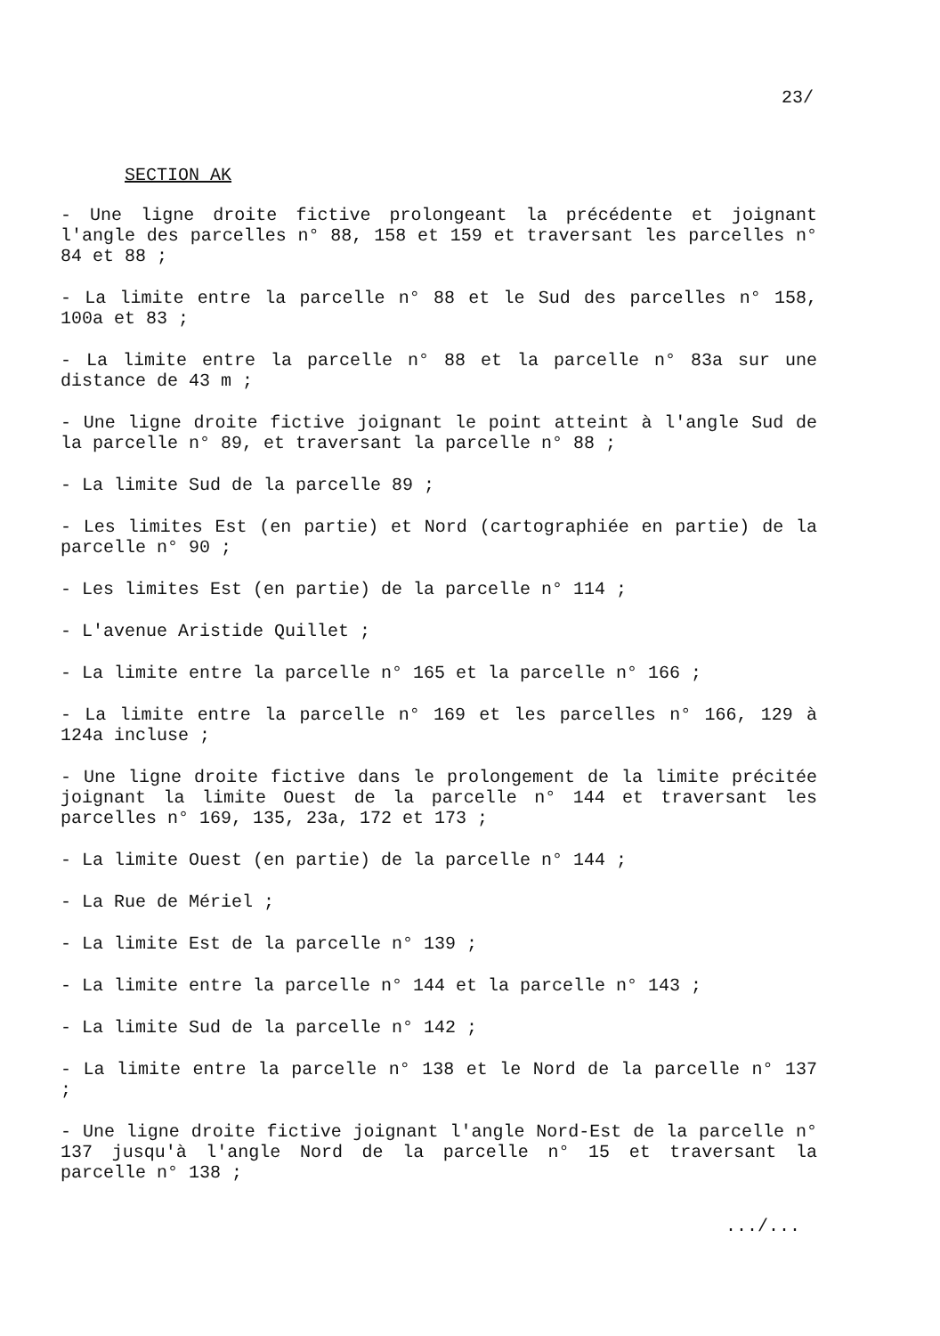23/
SECTION AK
- Une ligne droite fictive prolongeant la précédente et joignant l'angle des parcelles n° 88, 158 et 159 et traversant les parcelles n° 84 et 88 ;
- La limite entre la parcelle n° 88 et le Sud des parcelles n° 158, 100a et 83 ;
- La limite entre la parcelle n° 88 et la parcelle n° 83a sur une distance de 43 m ;
- Une ligne droite fictive joignant le point atteint à l'angle Sud de la parcelle n° 89, et traversant la parcelle n° 88 ;
- La limite Sud de la parcelle 89 ;
- Les limites Est (en partie) et Nord (cartographiée en partie) de la parcelle n° 90 ;
- Les limites Est (en partie) de la parcelle n° 114 ;
- L'avenue Aristide Quillet ;
- La limite entre la parcelle n° 165 et la parcelle n° 166 ;
- La limite entre la parcelle n° 169 et les parcelles n° 166, 129 à 124a incluse ;
- Une ligne droite fictive dans le prolongement de la limite précitée joignant la limite Ouest de la parcelle n° 144 et traversant les parcelles n° 169, 135, 23a, 172 et 173 ;
- La limite Ouest (en partie) de la parcelle n° 144 ;
- La Rue de Mériel ;
- La limite Est de la parcelle n° 139 ;
- La limite entre la parcelle n° 144 et la parcelle n° 143 ;
- La limite Sud de la parcelle n° 142 ;
- La limite entre la parcelle n° 138 et le Nord de la parcelle n° 137 ;
- Une ligne droite fictive joignant l'angle Nord-Est de la parcelle n° 137 jusqu'à l'angle Nord de la parcelle n° 15 et traversant la parcelle n° 138 ;
.../...